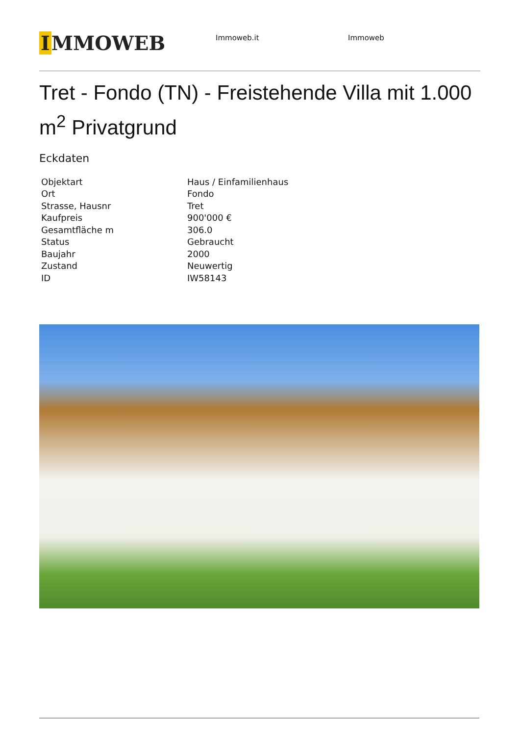I MMOWEB
Immoweb.it Immoweb
Tret - Fondo (TN) - Freistehende Villa mit 1.000 m<sup>2</sup> Privatgrund
Eckdaten
| Objektart | Haus / Einfamilienhaus |
| Ort | Fondo |
| Strasse, Hausnr | Tret |
| Kaufpreis | 900'000 € |
| Gesamtfläche m | 306.0 |
| Status | Gebraucht |
| Baujahr | 2000 |
| Zustand | Neuwertig |
| ID | IW58143 |